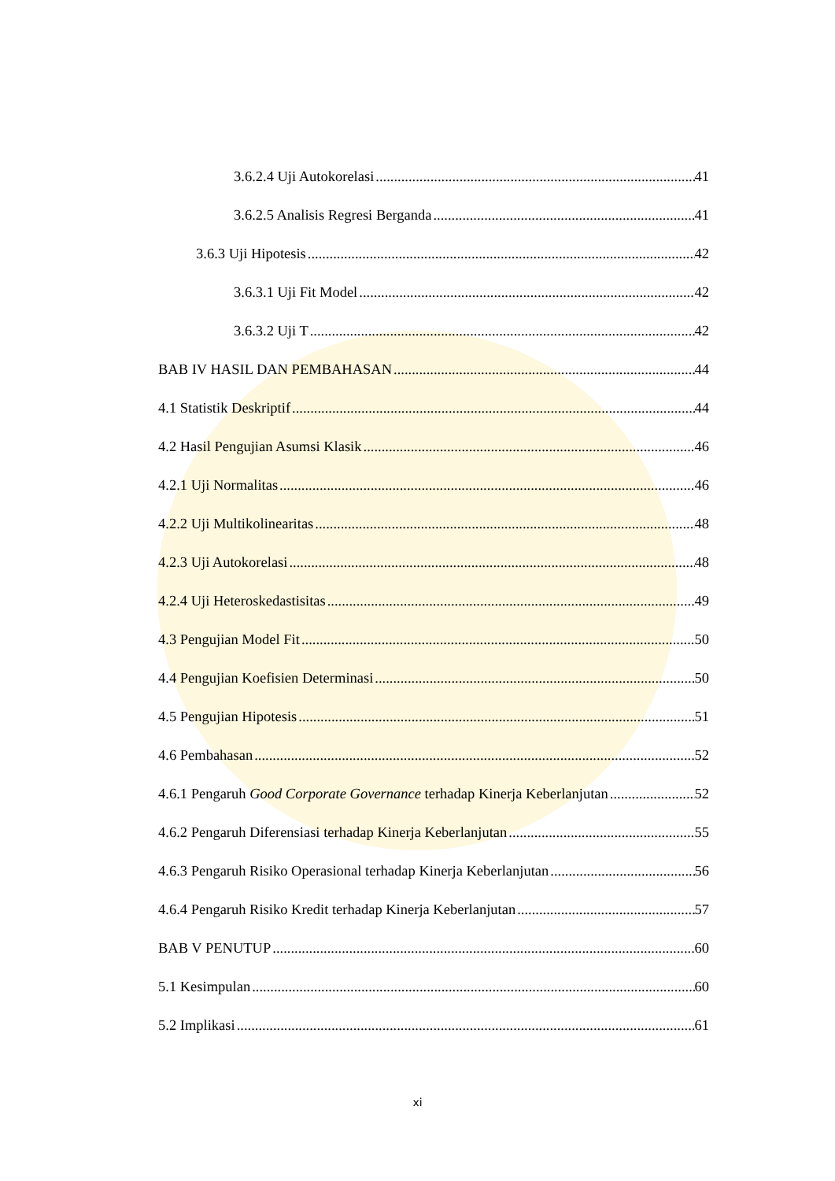3.6.2.4 Uji Autokorelasi 41
3.6.2.5 Analisis Regresi Berganda 41
3.6.3 Uji Hipotesis 42
3.6.3.1 Uji Fit Model 42
3.6.3.2 Uji T 42
BAB IV HASIL DAN PEMBAHASAN 44
4.1 Statistik Deskriptif 44
4.2 Hasil Pengujian Asumsi Klasik 46
4.2.1 Uji Normalitas 46
4.2.2 Uji Multikolinearitas 48
4.2.3 Uji Autokorelasi 48
4.2.4 Uji Heteroskedastisitas 49
4.3 Pengujian Model Fit 50
4.4 Pengujian Koefisien Determinasi 50
4.5 Pengujian Hipotesis 51
4.6 Pembahasan 52
4.6.1 Pengaruh Good Corporate Governance terhadap Kinerja Keberlanjutan 52
4.6.2 Pengaruh Diferensiasi terhadap Kinerja Keberlanjutan 55
4.6.3 Pengaruh Risiko Operasional terhadap Kinerja Keberlanjutan 56
4.6.4 Pengaruh Risiko Kredit terhadap Kinerja Keberlanjutan 57
BAB V PENUTUP 60
5.1 Kesimpulan 60
5.2 Implikasi 61
xi